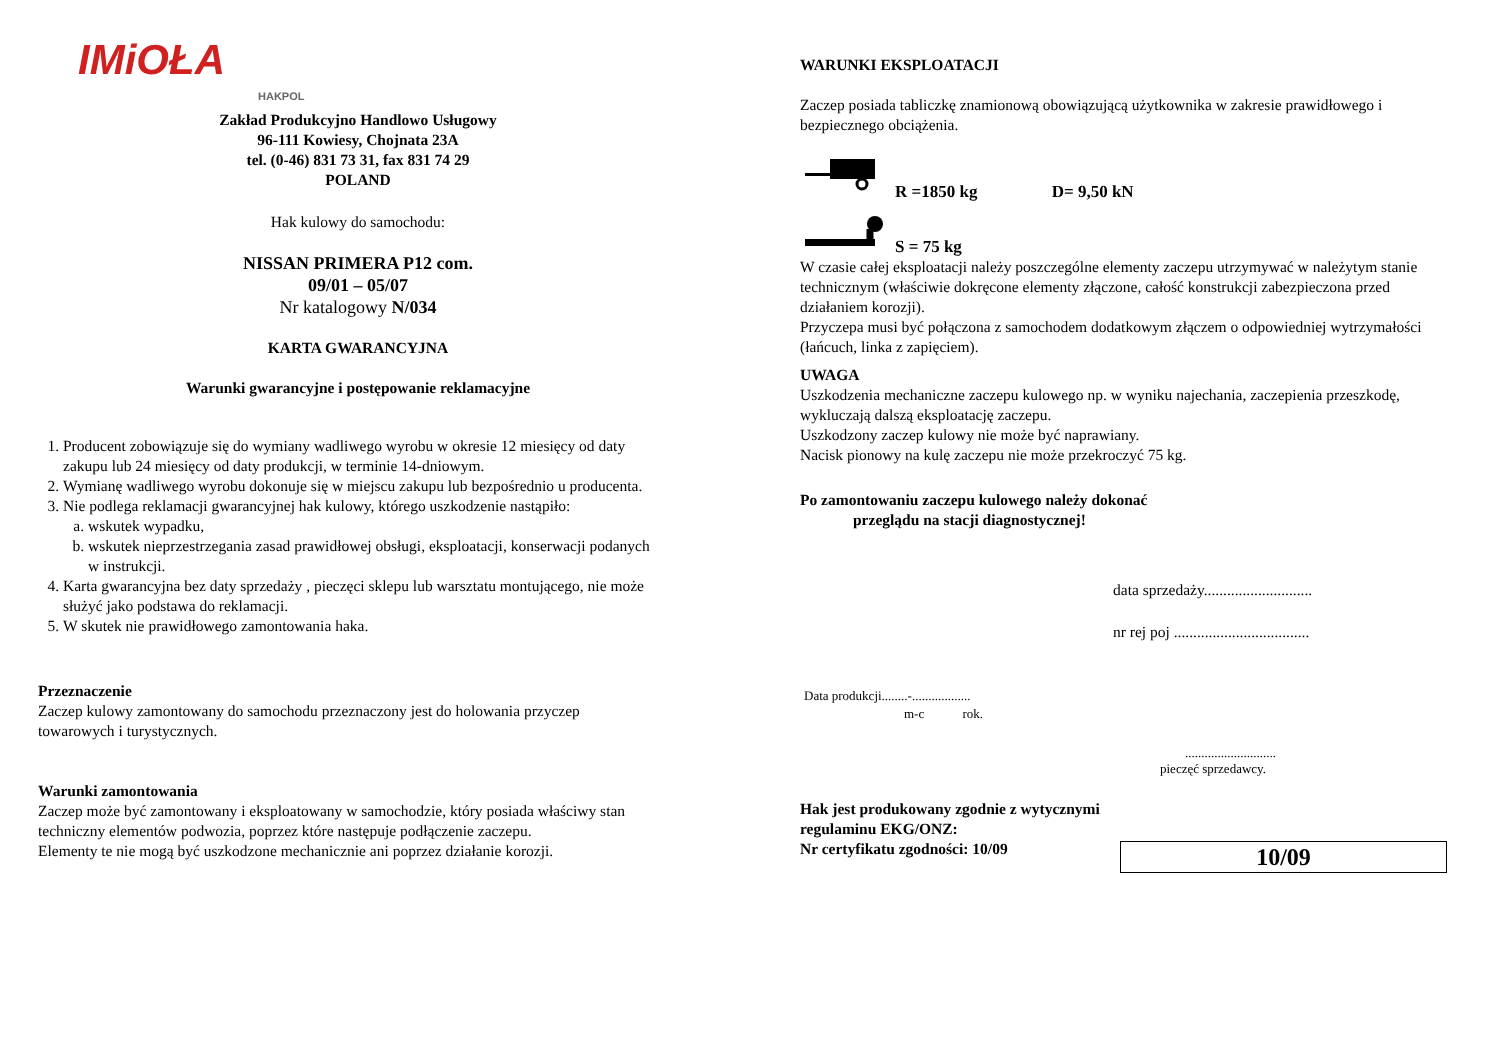IMiOŁA
HAKPOL
Zakład Produkcyjno Handlowo Usługowy
96-111 Kowiesy, Chojnata 23A
tel. (0-46) 831 73 31, fax 831 74 29
POLAND
Hak kulowy do samochodu:
NISSAN PRIMERA P12 com.
09/01 – 05/07
Nr katalogowy N/034
KARTA GWARANCYJNA
Warunki gwarancyjne i postępowanie reklamacyjne
1. Producent zobowiązuje się do wymiany wadliwego wyrobu w okresie 12 miesięcy od daty zakupu lub 24 miesięcy od daty produkcji, w terminie 14-dniowym.
2. Wymianę wadliwego wyrobu dokonuje się w miejscu zakupu lub bezpośrednio u producenta.
3. Nie podlega reklamacji gwarancyjnej hak kulowy, którego uszkodzenie nastąpiło:
a. wskutek wypadku,
b. wskutek nieprzestrzegania zasad prawidłowej obsługi, eksploatacji, konserwacji podanych w instrukcji.
4. Karta gwarancyjna bez daty sprzedaży , pieczęci sklepu lub warsztatu montującego, nie może służyć jako podstawa do reklamacji.
5. W skutek nie prawidłowego zamontowania haka.
Przeznaczenie
Zaczep kulowy zamontowany do samochodu przeznaczony jest do holowania przyczep towarowych i turystycznych.
Warunki zamontowania
Zaczep może być zamontowany i eksploatowany w samochodzie, który posiada właściwy stan techniczny elementów podwozia, poprzez które następuje podłączenie zaczepu.
Elementy te nie mogą być uszkodzone mechanicznie ani poprzez działanie korozji.
WARUNKI EKSPLOATACJI
Zaczep posiada tabliczkę znamionową obowiązującą użytkownika w zakresie prawidłowego i bezpiecznego obciążenia.
R =1850 kg D= 9,50 kN
S = 75 kg
W czasie całej eksploatacji należy poszczególne elementy zaczepu utrzymywać w należytym stanie technicznym (właściwie dokręcone elementy złączone, całość konstrukcji zabezpieczona przed działaniem korozji).
Przyczepa musi być połączona z samochodem dodatkowym złączem o odpowiedniej wytrzymałości (łańcuch, linka z zapięciem).
UWAGA
Uszkodzenia mechaniczne zaczepu kulowego np. w wyniku najechania, zaczepienia przeszkodę, wykluczają dalszą eksploatację zaczepu.
Uszkodzony zaczep kulowy nie może być naprawiany.
Nacisk pionowy na kulę zaczepu nie może przekroczyć 75 kg.
Po zamontowaniu zaczepu kulowego należy dokonać
przeglądu na stacji diagnostycznej!
data sprzedaży............................
nr rej poj ...................................
Data produkcji........-..................
m-c rok.
............................
pieczęć sprzedawcy.
Hak jest produkowany zgodnie z wytycznymi
regulaminu EKG/ONZ:
Nr certyfikatu zgodności: 10/09
10/09